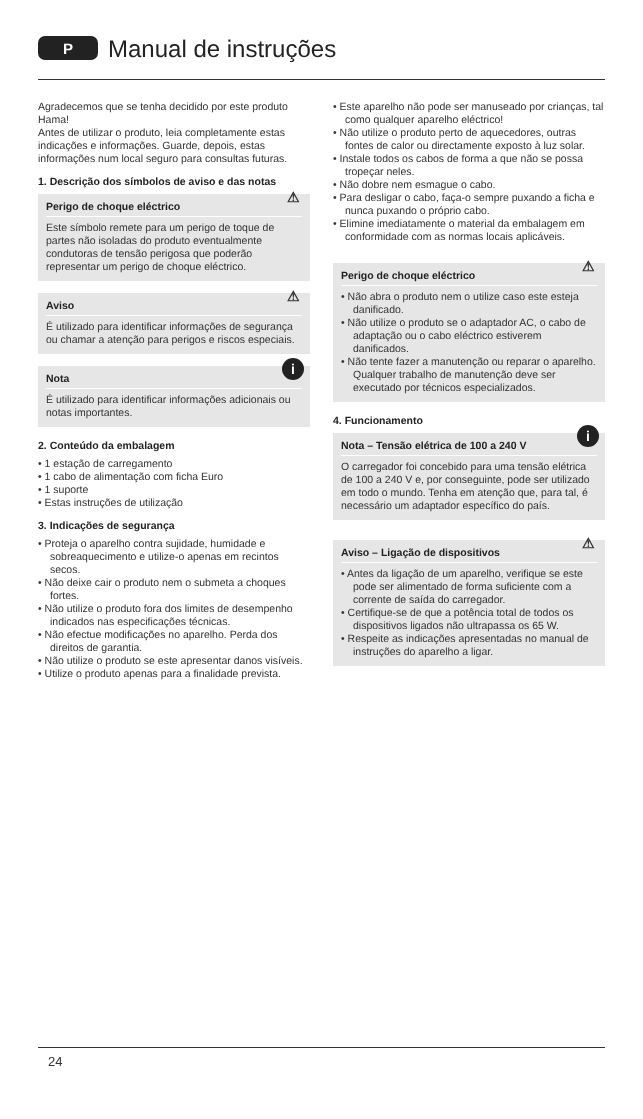P
Manual de instruções
Agradecemos que se tenha decidido por este produto Hama!
Antes de utilizar o produto, leia completamente estas indicações e informações. Guarde, depois, estas informações num local seguro para consultas futuras.
1. Descrição dos símbolos de aviso e das notas
⚠
Perigo de choque eléctrico
Este símbolo remete para um perigo de toque de partes não isoladas do produto eventualmente condutoras de tensão perigosa que poderão representar um perigo de choque eléctrico.
⚠
Aviso
É utilizado para identificar informações de segurança ou chamar a atenção para perigos e riscos especiais.
i
Nota
É utilizado para identificar informações adicionais ou notas importantes.
2. Conteúdo da embalagem
• 1 estação de carregamento
• 1 cabo de alimentação com ficha Euro
• 1 suporte
• Estas instruções de utilização
3. Indicações de segurança
• Proteja o aparelho contra sujidade, humidade e sobreaquecimento e utilize-o apenas em recintos secos.
• Não deixe cair o produto nem o submeta a choques fortes.
• Não utilize o produto fora dos limites de desempenho indicados nas especificações técnicas.
• Não efectue modificações no aparelho. Perda dos direitos de garantia.
• Não utilize o produto se este apresentar danos visíveis.
• Utilize o produto apenas para a finalidade prevista.
• Este aparelho não pode ser manuseado por crianças, tal como qualquer aparelho eléctrico!
• Não utilize o produto perto de aquecedores, outras fontes de calor ou directamente exposto à luz solar.
• Instale todos os cabos de forma a que não se possa tropeçar neles.
• Não dobre nem esmague o cabo.
• Para desligar o cabo, faça-o sempre puxando a ficha e nunca puxando o próprio cabo.
• Elimine imediatamente o material da embalagem em conformidade com as normas locais aplicáveis.
⚠
Perigo de choque eléctrico
• Não abra o produto nem o utilize caso este esteja danificado.
• Não utilize o produto se o adaptador AC, o cabo de adaptação ou o cabo eléctrico estiverem danificados.
• Não tente fazer a manutenção ou reparar o aparelho. Qualquer trabalho de manutenção deve ser executado por técnicos especializados.
4. Funcionamento
i
Nota – Tensão elétrica de 100 a 240 V
O carregador foi concebido para uma tensão elétrica de 100 a 240 V e, por conseguinte, pode ser utilizado em todo o mundo. Tenha em atenção que, para tal, é necessário um adaptador específico do país.
⚠
Aviso – Ligação de dispositivos
• Antes da ligação de um aparelho, verifique se este pode ser alimentado de forma suficiente com a corrente de saída do carregador.
• Certifique-se de que a potência total de todos os dispositivos ligados não ultrapassa os 65 W.
• Respeite as indicações apresentadas no manual de instruções do aparelho a ligar.
24